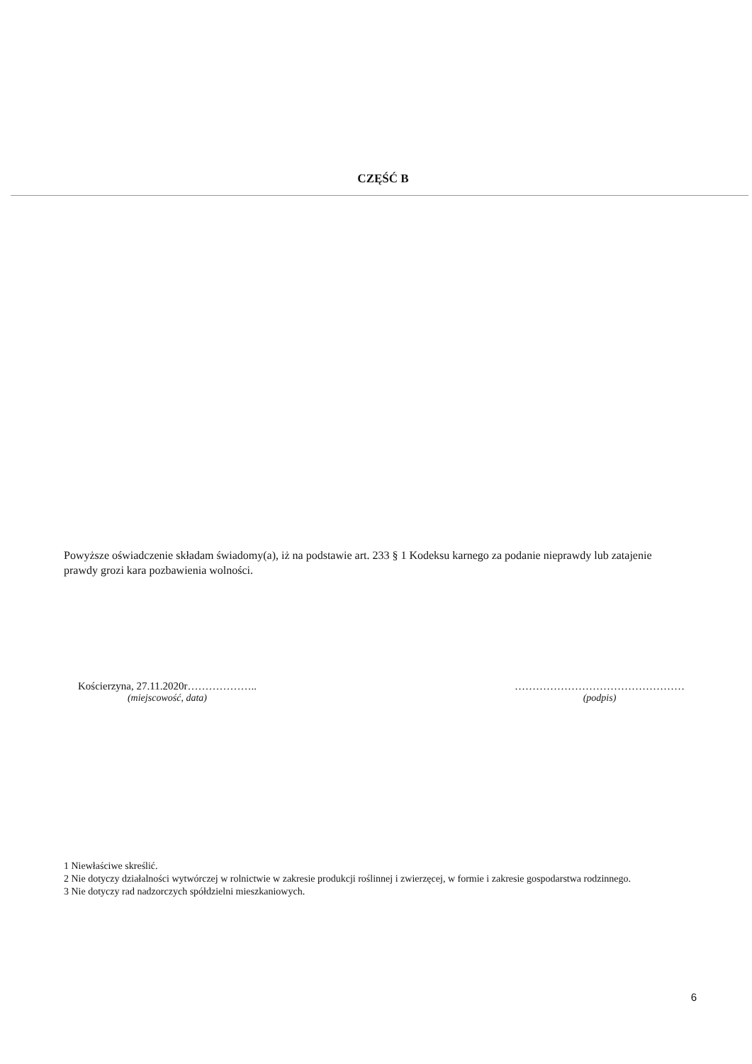CZĘŚĆ B
Powyższe oświadczenie składam świadomy(a), iż na podstawie art. 233 § 1 Kodeksu karnego za podanie nieprawdy lub zatajenie prawdy grozi kara pozbawienia wolności.
Kościerzyna, 27.11.2020r………………..
(miejscowość, data)
…………………………………………
(podpis)
1 Niewłaściwe skreślić.
2 Nie dotyczy działalności wytwórczej w rolnictwie w zakresie produkcji roślinnej i zwierzęcej, w formie i zakresie gospodarstwa rodzinnego.
3 Nie dotyczy rad nadzorczych spółdzielni mieszkaniowych.
6